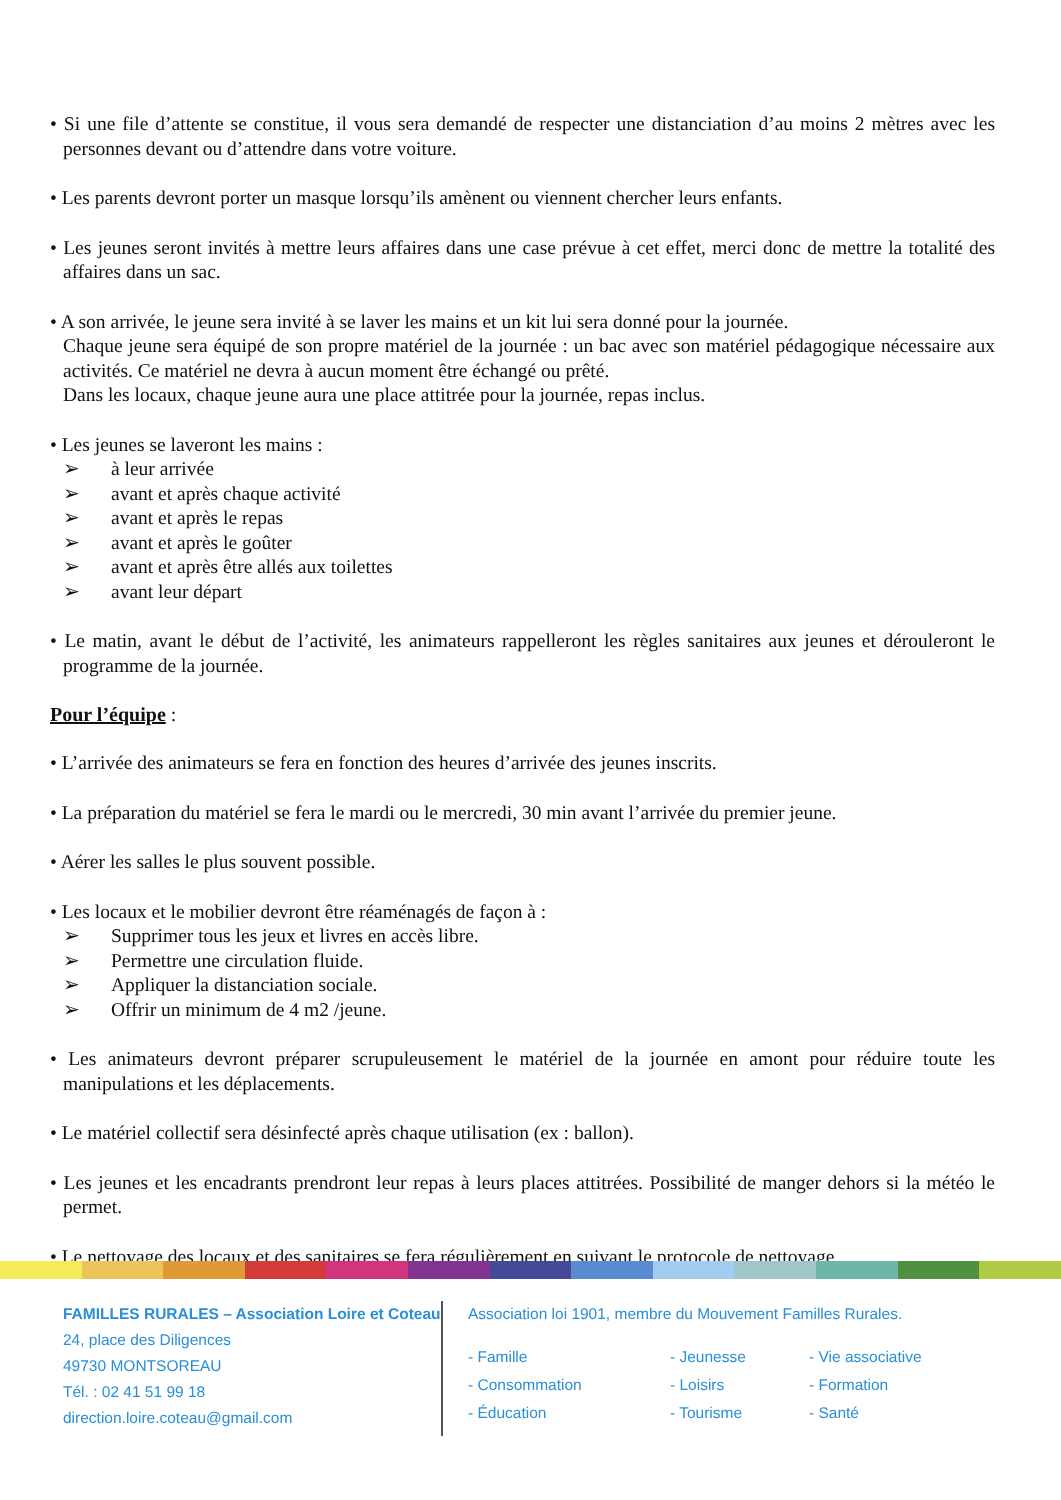• Si une file d’attente se constitue, il vous sera demandé de respecter une distanciation d’au moins 2 mètres avec les personnes devant ou d’attendre dans votre voiture.
• Les parents devront porter un masque lorsqu’ils amènent ou viennent chercher leurs enfants.
• Les jeunes seront invités à mettre leurs affaires dans une case prévue à cet effet, merci donc de mettre la totalité des affaires dans un sac.
• A son arrivée, le jeune sera invité à se laver les mains et un kit lui sera donné pour la journée.
Chaque jeune sera équipé de son propre matériel de la journée : un bac avec son matériel pédagogique nécessaire aux activités. Ce matériel ne devra à aucun moment être échangé ou prêté.
Dans les locaux, chaque jeune aura une place attitrée pour la journée, repas inclus.
• Les jeunes se laveront les mains :
➢ à leur arrivée
➢ avant et après chaque activité
➢ avant et après le repas
➢ avant et après le goûter
➢ avant et après être allés aux toilettes
➢ avant leur départ
• Le matin, avant le début de l’activité, les animateurs rappelleront les règles sanitaires aux jeunes et dérouleront le programme de la journée.
Pour l’équipe :
• L’arrivée des animateurs se fera en fonction des heures d’arrivée des jeunes inscrits.
• La préparation du matériel se fera le mardi ou le mercredi, 30 min avant l’arrivée du premier jeune.
• Aérer les salles le plus souvent possible.
• Les locaux et le mobilier devront être réaménagés de façon à :
➢ Supprimer tous les jeux et livres en accès libre.
➢ Permettre une circulation fluide.
➢ Appliquer la distanciation sociale.
➢ Offrir un minimum de 4 m2 /jeune.
• Les animateurs devront préparer scrupuleusement le matériel de la journée en amont pour réduire toute les manipulations et les déplacements.
• Le matériel collectif sera désinfecté après chaque utilisation (ex : ballon).
• Les jeunes et les encadrants prendront leur repas à leurs places attitrées. Possibilité de manger dehors si la météo le permet.
• Le nettoyage des locaux et des sanitaires se fera régulièrement en suivant le protocole de nettoyage.
FAMILLES RURALES – Association Loire et Coteau
24, place des Diligences
49730 MONTSOREAU
Tél. : 02 41 51 99 18
direction.loire.coteau@gmail.com
Association loi 1901, membre du Mouvement Familles Rurales.
- Famille
- Jeunesse
- Vie associative
- Consommation
- Loisirs
- Formation
- Éducation
- Tourisme
- Santé